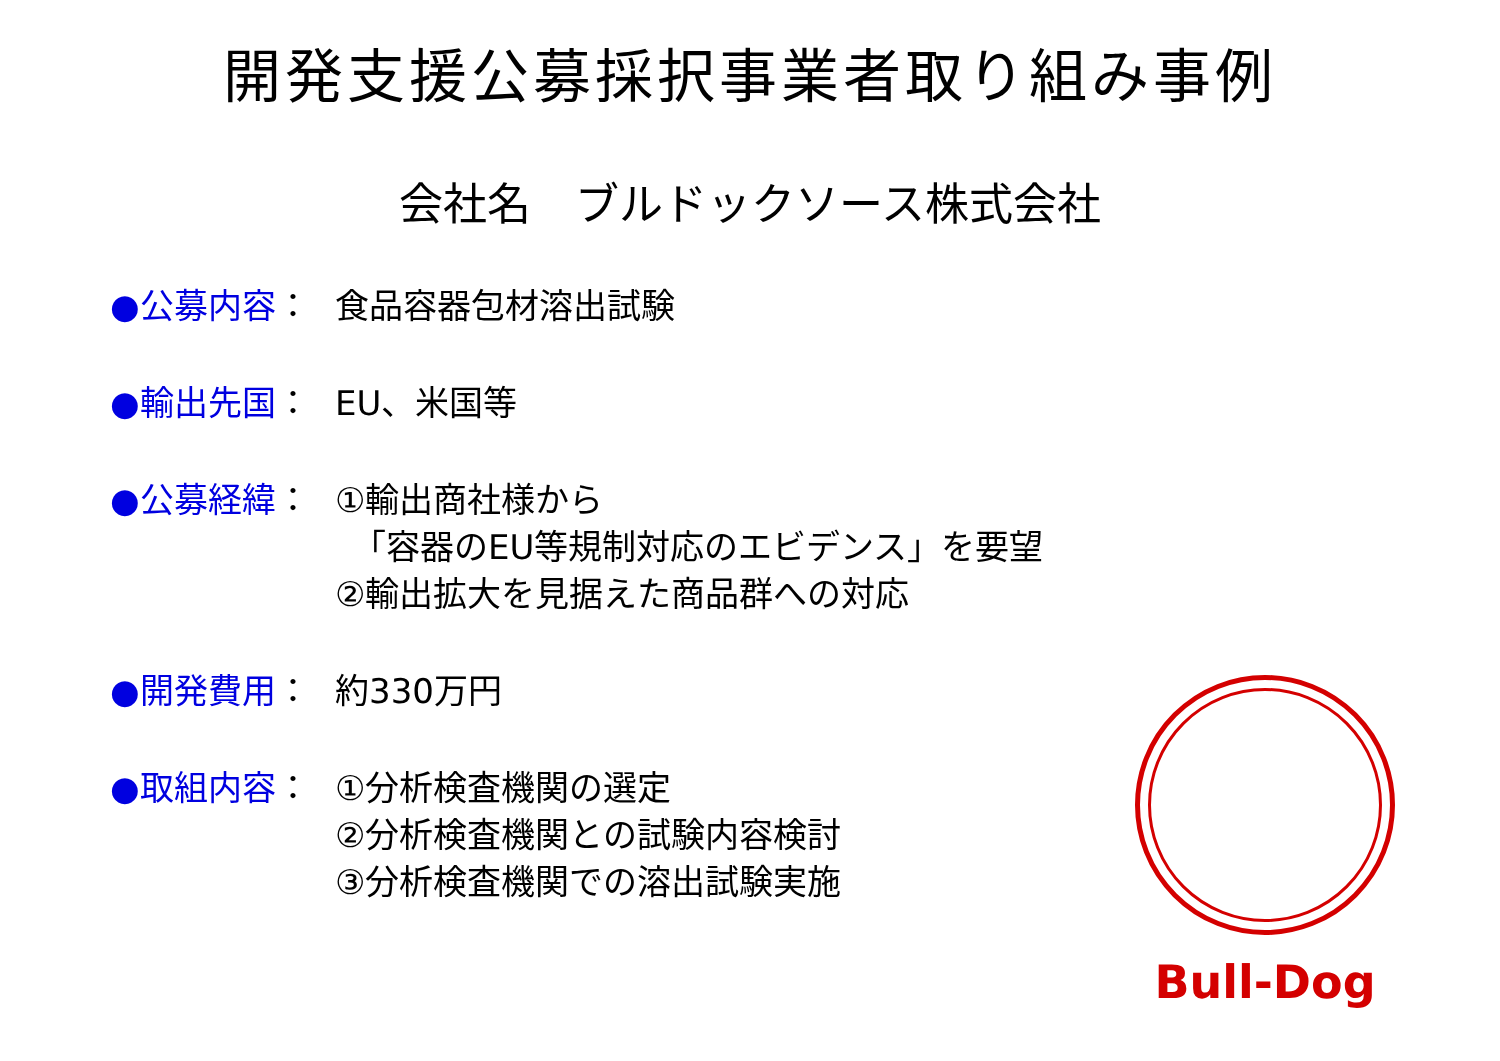開発支援公募採択事業者取り組み事例
会社名　ブルドックソース株式会社
●公募内容： 食品容器包材溶出試験
●輸出先国： EU、米国等
●公募経緯： ①輸出商社様から
　「容器のEU等規制対応のエビデンス」を要望
②輸出拡大を見据えた商品群への対応
●開発費用： 約330万円
●取組内容： ①分析検査機関の選定
②分析検査機関との試験内容検討
③分析検査機関での溶出試験実施
Bull-Dog